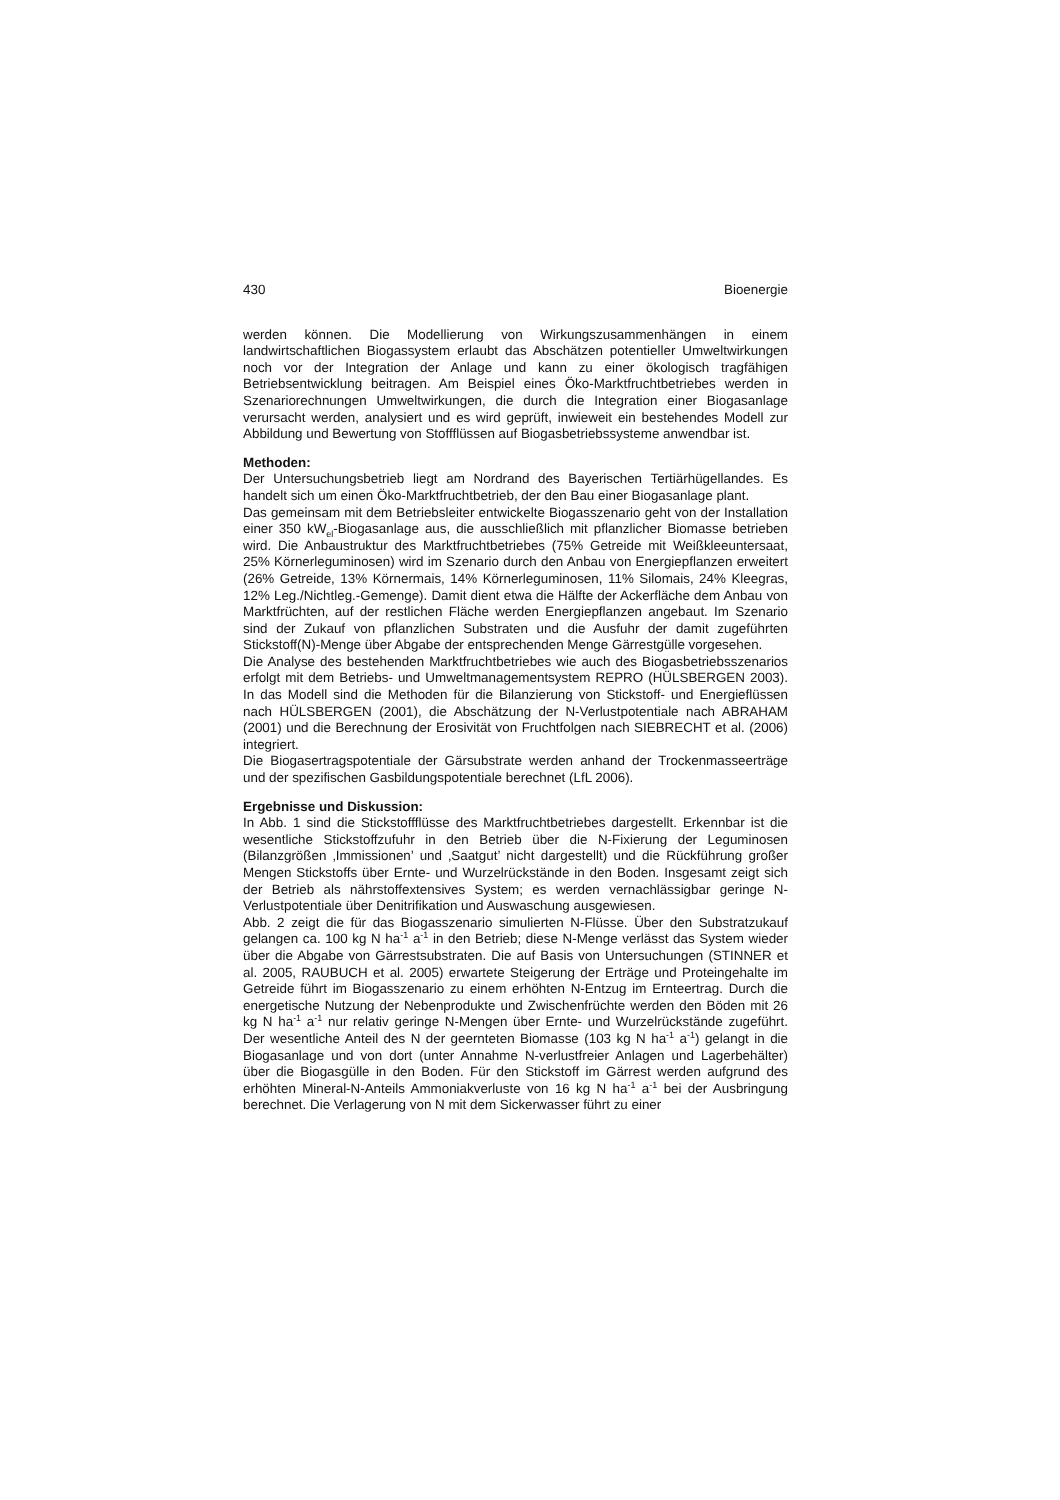430 Bioenergie
werden können. Die Modellierung von Wirkungszusammenhängen in einem landwirtschaftlichen Biogassystem erlaubt das Abschätzen potentieller Umweltwirkungen noch vor der Integration der Anlage und kann zu einer ökologisch tragfähigen Betriebsentwicklung beitragen. Am Beispiel eines Öko-Marktfruchtbetriebes werden in Szenariorechnungen Umweltwirkungen, die durch die Integration einer Biogasanlage verursacht werden, analysiert und es wird geprüft, inwieweit ein bestehendes Modell zur Abbildung und Bewertung von Stoffflüssen auf Biogasbetriebssysteme anwendbar ist.
Methoden:
Der Untersuchungsbetrieb liegt am Nordrand des Bayerischen Tertiärhügellandes. Es handelt sich um einen Öko-Marktfruchtbetrieb, der den Bau einer Biogasanlage plant.
Das gemeinsam mit dem Betriebsleiter entwickelte Biogasszenario geht von der Installation einer 350 kW<sub>el</sub>-Biogasanlage aus, die ausschließlich mit pflanzlicher Biomasse betrieben wird. Die Anbaustruktur des Marktfruchtbetriebes (75% Getreide mit Weißkleeuntersaat, 25% Körnerleguminosen) wird im Szenario durch den Anbau von Energiepflanzen erweitert (26% Getreide, 13% Körnermais, 14% Körnerleguminosen, 11% Silomais, 24% Kleegras, 12% Leg./Nichtleg.-Gemenge). Damit dient etwa die Hälfte der Ackerfläche dem Anbau von Marktfrüchten, auf der restlichen Fläche werden Energiepflanzen angebaut. Im Szenario sind der Zukauf von pflanzlichen Substraten und die Ausfuhr der damit zugeführten Stickstoff(N)-Menge über Abgabe der entsprechenden Menge Gärrestgülle vorgesehen.
Die Analyse des bestehenden Marktfruchtbetriebes wie auch des Biogasbetriebsszenarios erfolgt mit dem Betriebs- und Umweltmanagementsystem REPRO (HÜLSBERGEN 2003). In das Modell sind die Methoden für die Bilanzierung von Stickstoff- und Energieflüssen nach HÜLSBERGEN (2001), die Abschätzung der N-Verlustpotentiale nach ABRAHAM (2001) und die Berechnung der Erosivität von Fruchtfolgen nach SIEBRECHT et al. (2006) integriert.
Die Biogasertragspotentiale der Gärsubstrate werden anhand der Trockenmasseerträge und der spezifischen Gasbildungspotentiale berechnet (LfL 2006).
Ergebnisse und Diskussion:
In Abb. 1 sind die Stickstoffflüsse des Marktfruchtbetriebes dargestellt. Erkennbar ist die wesentliche Stickstoffzufuhr in den Betrieb über die N-Fixierung der Leguminosen (Bilanzgrößen ‚Immissionen’ und ‚Saatgut’ nicht dargestellt) und die Rückführung großer Mengen Stickstoffs über Ernte- und Wurzelrückstände in den Boden. Insgesamt zeigt sich der Betrieb als nährstoffextensives System; es werden vernachlässigbar geringe N-Verlustpotentiale über Denitrifikation und Auswaschung ausgewiesen.
Abb. 2 zeigt die für das Biogasszenario simulierten N-Flüsse. Über den Substratzukauf gelangen ca. 100 kg N ha<sup>-1</sup> a<sup>-1</sup> in den Betrieb; diese N-Menge verlässt das System wieder über die Abgabe von Gärrestsubstraten. Die auf Basis von Untersuchungen (STINNER et al. 2005, RAUBUCH et al. 2005) erwartete Steigerung der Erträge und Proteingehalte im Getreide führt im Biogasszenario zu einem erhöhten N-Entzug im Ernteertrag. Durch die energetische Nutzung der Nebenprodukte und Zwischenfrüchte werden den Böden mit 26 kg N ha<sup>-1</sup> a<sup>-1</sup> nur relativ geringe N-Mengen über Ernte- und Wurzelrückstände zugeführt. Der wesentliche Anteil des N der geernteten Biomasse (103 kg N ha<sup>-1</sup> a<sup>-1</sup>) gelangt in die Biogasanlage und von dort (unter Annahme N-verlustfreier Anlagen und Lagerbehälter) über die Biogasgülle in den Boden. Für den Stickstoff im Gärrest werden aufgrund des erhöhten Mineral-N-Anteils Ammoniakverluste von 16 kg N ha<sup>-1</sup> a<sup>-1</sup> bei der Ausbringung berechnet. Die Verlagerung von N mit dem Sickerwasser führt zu einer